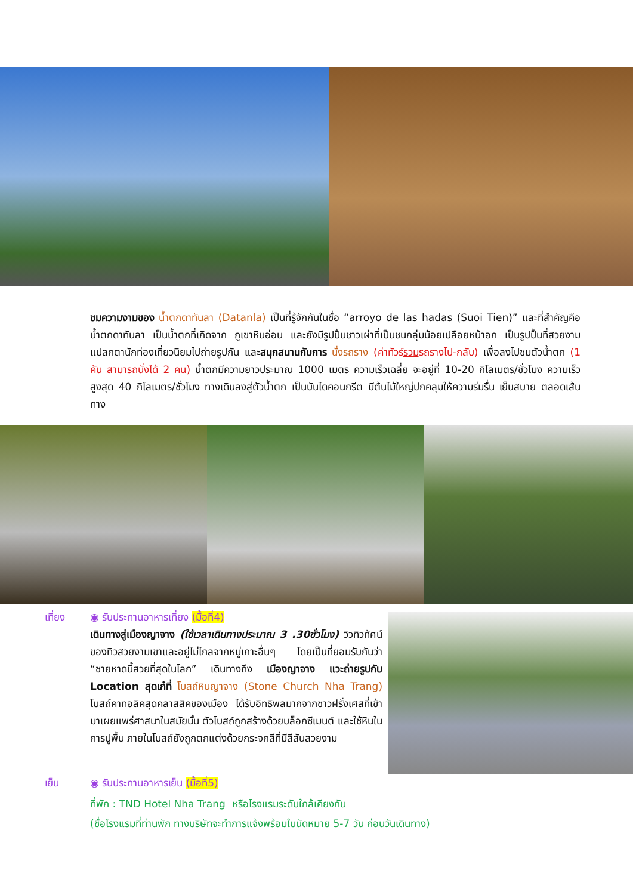ชมความงามของ น้ำตกดาทันลา (Datanla) เป็นที่รู้จักกันในชื่อ “arroyo de las hadas (Suoi Tien)” และที่สำคัญคือ น้ำตกดาทันลา เป็นน้ำตกที่เกิดจาก ภูเขาหินอ่อน และยังมีรูปปั้นชาวเผ่าที่เป็นชนกลุ่มน้อยเปลือยหน้าอก เป็นรูปปั้นที่สวยงามแปลกตานักท่องเที่ยวนิยมไปถ่ายรูปกัน และสนุกสนานกับการ นั่งรถราง (ค่าทัวร์รวมรถรางไป-กลับ) เพื่อลงไปชมตัวน้ำตก (1 คัน สามารถนั่งได้ 2 คน) น้ำตกมีความยาวประมาณ 1000 เมตร ความเร็วเฉลี่ย จะอยู่ที่ 10-20 กิโลเมตร/ชั่วโมง ความเร็วสูงสุด 40 กิโลเมตร/ชั่วโมง ทางเดินลงสู่ตัวน้ำตก เป็นบันไดคอนกรีต มีต้นไม้ใหญ่ปกคลุมให้ความร่มรื่น เย็นสบาย ตลอดเส้นทาง
เที่ยง ◉ รับประทานอาหารเที่ยง (มื้อที่4)
เดินทางสู่เมืองญาจาง (ใช้เวลาเดินทางประมาณ 3 .30ชั่วโมง) วิวทิวทัศน์ของทิวสวยงามเขาและอยู่ไม่ไกลจากหมู่เกาะอื่นๆ โดยเป็นที่ยอมรับกันว่า “ชายหาดนี้สวยที่สุดในโลก” เดินทางถึง เมืองญาจาง แวะถ่ายรูปกับ Location สุดเก๋ที่ โบสถ์หินญาจาง (Stone Church Nha Trang) โบสถ์คาทอลิคสุดคลาสสิคของเมือง ได้รับอิทธิพลมากจากชาวฝรั่งเศสที่เข้ามาเผยแพร่ศาสนาในสมัยนั้น ตัวโบสถ์ถูกสร้างด้วยบล็อกซีเมนต์ และใช้หินในการปูพื้น ภายในโบสถ์ยังถูกตกแต่งด้วยกระจกสีที่มีสีสันสวยงาม
เย็น ◉ รับประทานอาหารเย็น (มื้อที่5)
ที่พัก : TND Hotel Nha Trang หรือโรงแรมระดับใกล้เคียงกัน
(ชื่อโรงแรมที่ท่านพัก ทางบริษัทจะทำการแจ้งพร้อมใบนัดหมาย 5-7 วัน ก่อนวันเดินทาง)